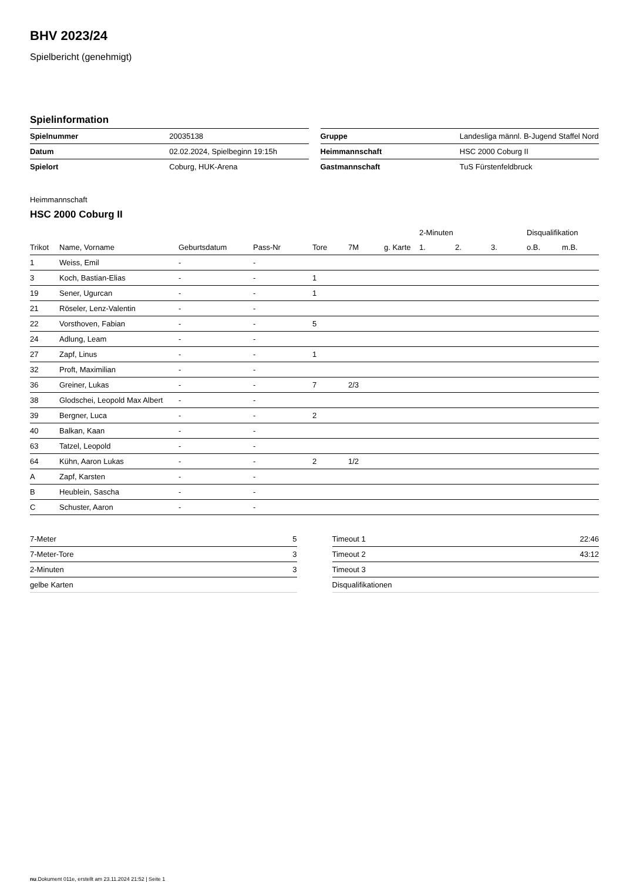BHV 2023/24
Spielbericht (genehmigt)
Spielinformation
| Spielnummer | 20035138 |
| Datum | 02.02.2024, Spielbeginn 19:15h |
| Spielort | Coburg, HUK-Arena |
| Gruppe | Landesliga männl. B-Jugend Staffel Nord |
| Heimmannschaft | HSC 2000 Coburg II |
| Gastmannschaft | TuS Fürstenfeldbruck |
Heimmannschaft
HSC 2000 Coburg II
| | | | | | | | 2-Minuten | | | Disqualifikation | |
| --- | --- | --- | --- | --- | --- | --- | --- | --- | --- | --- | --- |
| Trikot | Name, Vorname | Geburtsdatum | Pass-Nr | Tore | 7M | g. Karte | 1. | 2. | 3. | o.B. | m.B. |
| 1 | Weiss, Emil | - | - | | | | | | | | |
| 3 | Koch, Bastian-Elias | - | - | 1 | | | | | | | |
| 19 | Sener, Ugurcan | - | - | 1 | | | | | | | |
| 21 | Röseler, Lenz-Valentin | - | - | | | | | | | | |
| 22 | Vorsthoven, Fabian | - | - | 5 | | | | | | | |
| 24 | Adlung, Leam | - | - | | | | | | | | |
| 27 | Zapf, Linus | - | - | 1 | | | | | | | |
| 32 | Proft, Maximilian | - | - | | | | | | | | |
| 36 | Greiner, Lukas | - | - | 7 | 2/3 | | | | | | |
| 38 | Glodschei, Leopold Max Albert | - | - | | | | | | | | |
| 39 | Bergner, Luca | - | - | 2 | | | | | | | |
| 40 | Balkan, Kaan | - | - | | | | | | | | |
| 63 | Tatzel, Leopold | - | - | | | | | | | | |
| 64 | Kühn, Aaron Lukas | - | - | 2 | 1/2 | | | | | | |
| A | Zapf, Karsten | - | - | | | | | | | | |
| B | Heublein, Sascha | - | - | | | | | | | | |
| C | Schuster, Aaron | - | - | | | | | | | | |
| 7-Meter | 5 |
| 7-Meter-Tore | 3 |
| 2-Minuten | 3 |
| gelbe Karten | |
| Timeout 1 | 22:46 |
| Timeout 2 | 43:12 |
| Timeout 3 | |
| Disqualifikationen | |
nu.Dokument 011e, erstellt am 23.11.2024 21:52 | Seite 1